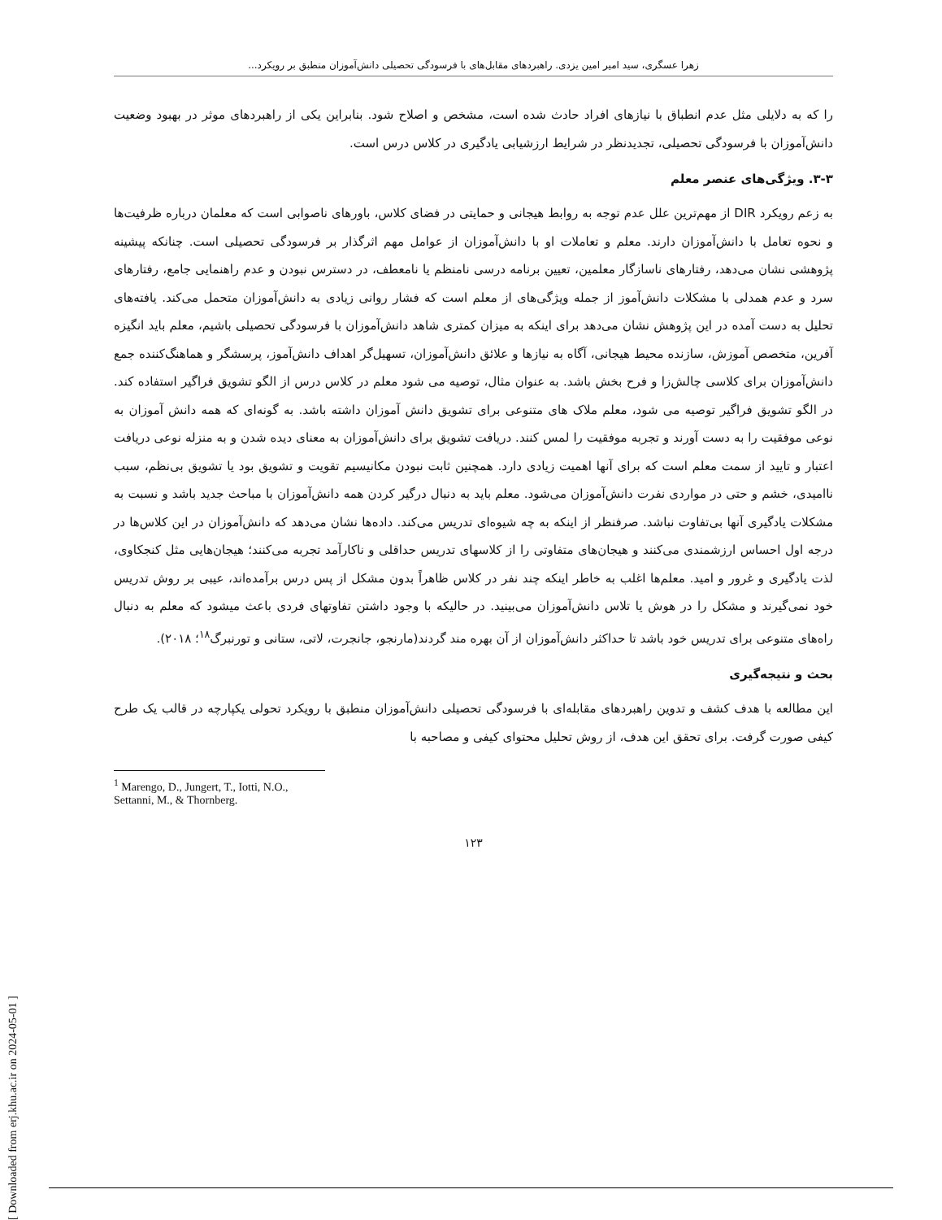زهرا عسگری، سید امیر امین یزدی. راهبردهای مقابل‌های با فرسودگی تحصیلی دانش‌آموزان منطبق بر رویکرد...
را که به دلایلی مثل عدم انطباق با نیازهای افراد حادث شده است، مشخص و اصلاح شود. بنابراین یکی از راهبردهای موثر در بهبود وضعیت دانش‌آموزان با فرسودگی تحصیلی، تجدیدنظر در شرایط ارزشیابی یادگیری در کلاس درس است.
۳-۳. ویژگی‌های عنصر معلم
به زعم رویکرد DIR از مهم‌ترین علل عدم توجه به روابط هیجانی و حمایتی در فضای کلاس، باورهای ناصوابی است که معلمان درباره ظرفیت‌ها و نحوه تعامل با دانش‌آموزان دارند. معلم و تعاملات او با دانش‌آموزان از عوامل مهم اثرگذار بر فرسودگی تحصیلی است. چنانکه پیشینه پژوهشی نشان می‌دهد، رفتارهای ناسازگار معلمین، تعیین برنامه درسی نامنظم یا نامعطف، در دسترس نبودن و عدم راهنمایی جامع، رفتارهای سرد و عدم همدلی با مشکلات دانش‌آموز از جمله ویژگی‌های از معلم است که فشار روانی زیادی به دانش‌آموزان متحمل می‌کند. یافته‌های تحلیل به دست آمده در این پژوهش نشان می‌دهد برای اینکه به میزان کمتری شاهد دانش‌آموزان با فرسودگی تحصیلی باشیم، معلم باید انگیزه آفرین، متخصص آموزش، سازنده محیط هیجانی، آگاه به نیازها و علائق دانش‌آموزان، تسهیل‌گر اهداف دانش‌آموز، پرسشگر و هماهنگ‌کننده جمع دانش‌آموزان برای کلاسی چالش‌زا و فرح بخش باشد. به عنوان مثال، توصیه می شود معلم در کلاس درس از الگو تشویق فراگیر استفاده کند. در الگو تشویق فراگیر توصیه می شود، معلم ملاک های متنوعی برای تشویق دانش آموزان داشته باشد. به گونه‌ای که همه دانش آموزان به نوعی موفقیت را به دست آورند و تجربه موفقیت را لمس کنند. دریافت تشویق برای دانش‌آموزان به معنای دیده شدن و به منزله نوعی دریافت اعتبار و تایید از سمت معلم است که برای آنها اهمیت زیادی دارد. همچنین ثابت نبودن مکانیسیم تقویت و تشویق بود یا تشویق بی‌نظم، سبب ناامیدی، خشم و حتی در مواردی نفرت دانش‌آموزان می‌شود. معلم باید به دنبال درگیر کردن همه دانش‌آموزان با مباحث جدید باشد و نسبت به مشکلات یادگیری آنها بی‌تفاوت نباشد. صرفنظر از اینکه به چه شیوه‌ای تدریس می‌کند. داده‌ها نشان می‌دهد که دانش‌آموزان در این کلاس‌ها در درجه اول احساس ارزشمندی می‌کنند و هیجان‌های متفاوتی را از کلاسهای تدریس حداقلی و ناکارآمد تجربه می‌کنند؛ هیجان‌هایی مثل کنجکاوی، لذت یادگیری و غرور و امید. معلم‌ها اغلب به خاطر اینکه چند نفر در کلاس ظاهراً بدون مشکل از پس درس برآمده‌اند، عیبی بر روش تدریس خود نمی‌گیرند و مشکل را در هوش یا تلاس دانش‌آموزان می‌بینید. در حالیکه با وجود داشتن تفاوتهای فردی باعث میشود که معلم به دنبال راه‌های متنوعی برای تدریس خود باشد تا حداکثر دانش‌آموزان از آن بهره مند گردند(مارنجو، جانجرت، لاتی، ستانی و تورنبرگ<sup>۱۸</sup>؛ ۲۰۱۸).
بحث و نتیجه‌گیری
این مطالعه با هدف کشف و تدوین راهبردهای مقابله‌ای با فرسودگی تحصیلی دانش‌آموزان منطبق با رویکرد تحولی یکپارچه در قالب یک طرح کیفی صورت گرفت. برای تحقق این هدف، از روش تحلیل محتوای کیفی و مصاحبه با
<sup>1</sup> Marengo, D., Jungert, T., Iotti, N.O., Settanni, M., & Thornberg.
۱۲۳
[ Downloaded from erj.khu.ac.ir on 2024-05-01 ]